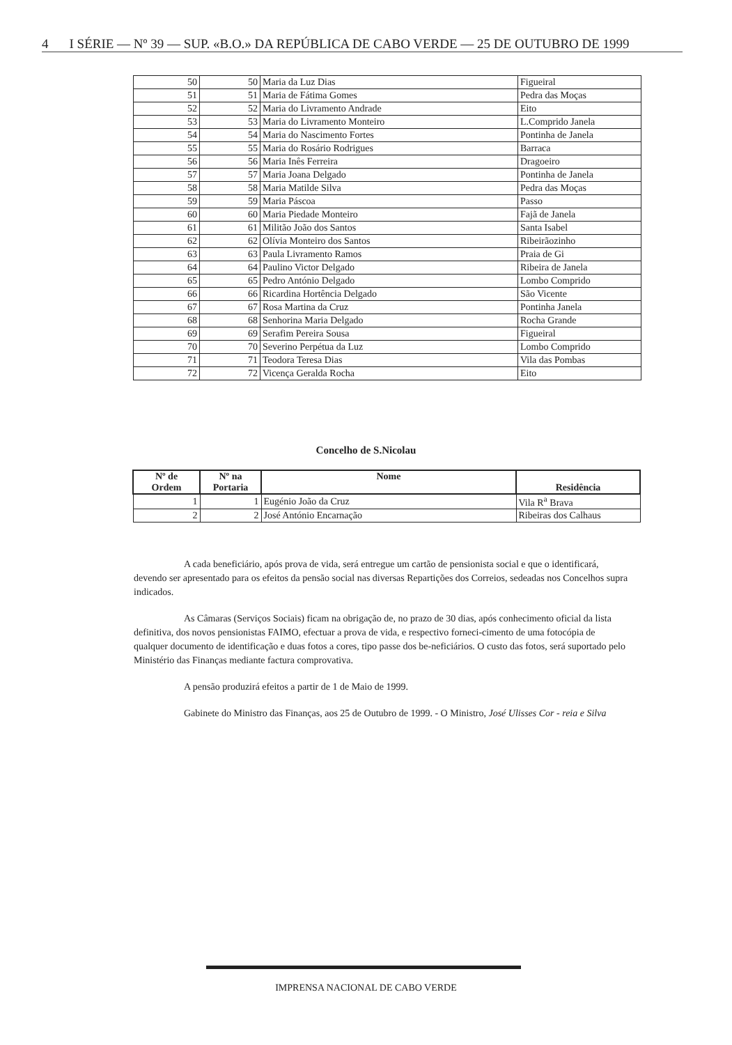4 I SÉRIE — Nº 39 — SUP. «B.O.» DA REPÚBLICA DE CABO VERDE — 25 DE OUTUBRO DE 1999
| 50 | 50 | Maria da Luz Dias | Figueiral |
| 51 | 51 | Maria de Fátima Gomes | Pedra das Moças |
| 52 | 52 | Maria do Livramento Andrade | Eito |
| 53 | 53 | Maria do Livramento Monteiro | L.Comprido Janela |
| 54 | 54 | Maria do Nascimento Fortes | Pontinha de Janela |
| 55 | 55 | Maria do Rosário Rodrigues | Barraca |
| 56 | 56 | Maria Inês Ferreira | Dragoeiro |
| 57 | 57 | Maria Joana Delgado | Pontinha de Janela |
| 58 | 58 | Maria Matilde Silva | Pedra das Moças |
| 59 | 59 | Maria Páscoa | Passo |
| 60 | 60 | Maria Piedade Monteiro | Fajã de Janela |
| 61 | 61 | Militão João dos Santos | Santa Isabel |
| 62 | 62 | Olívia Monteiro dos Santos | Ribeirãozinho |
| 63 | 63 | Paula Livramento Ramos | Praia de Gi |
| 64 | 64 | Paulino Victor Delgado | Ribeira de Janela |
| 65 | 65 | Pedro António Delgado | Lombo Comprido |
| 66 | 66 | Ricardina Hortência Delgado | São Vicente |
| 67 | 67 | Rosa Martina da Cruz | Pontinha Janela |
| 68 | 68 | Senhorina Maria Delgado | Rocha Grande |
| 69 | 69 | Serafim Pereira Sousa | Figueiral |
| 70 | 70 | Severino Perpétua da Luz | Lombo Comprido |
| 71 | 71 | Teodora Teresa Dias | Vila das Pombas |
| 72 | 72 | Vicença Geralda Rocha | Eito |
Concelho de S.Nicolau
| Nº de Ordem | Nº na Portaria | Nome | Residência |
| --- | --- | --- | --- |
| 1 | 1 | Eugénio João da Cruz | Vila R<sup>a</sup> Brava |
| 2 | 2 | José António Encarnação | Ribeiras dos Calhaus |
A cada beneficiário, após prova de vida, será entregue um cartão de pensionista social e que o identificará, devendo ser apresentado para os efeitos da pensão social nas diversas Repartições dos Correios, sedeadas nos Concelhos supra indicados.
As Câmaras (Serviços Sociais) ficam na obrigação de, no prazo de 30 dias, após conhecimento oficial da lista definitiva, dos novos pensionistas FAIMO, efectuar a prova de vida, e respectivo forneci-cimento de uma fotocópia de qualquer documento de identificação e duas fotos a cores, tipo passe dos be-neficiários. O custo das fotos, será suportado pelo Ministério das Finanças mediante factura comprovativa.
A pensão produzirá efeitos a partir de 1 de Maio de 1999.
Gabinete do Ministro das Finanças, aos 25 de Outubro de 1999. - O Ministro, José Ulisses Cor - reia e Silva
IMPRENSA NACIONAL DE CABO VERDE